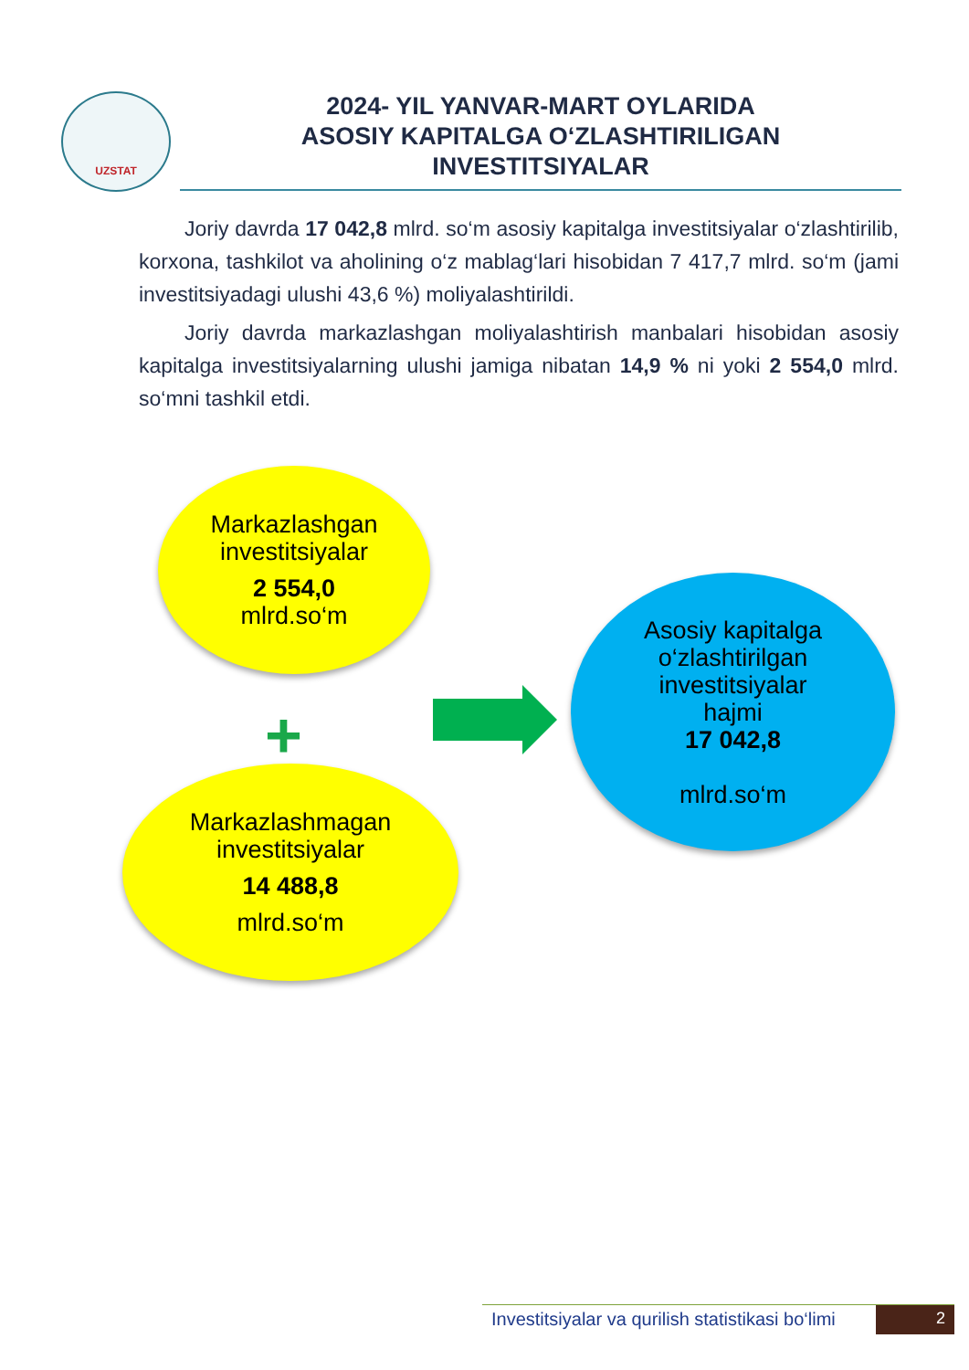UZSTAT
2024- YIL YANVAR-MART OYLARIDA
ASOSIY KAPITALGA O‘ZLASHTIRILIGAN
INVESTITSIYALAR
Joriy davrda 17 042,8 mlrd. so‘m asosiy kapitalga investitsiyalar o‘zlashtirilib, korxona, tashkilot va aholining o‘z mablag‘lari hisobidan 7 417,7 mlrd. so‘m (jami investitsiyadagi ulushi 43,6 %) moliyalashtirildi.
Joriy davrda markazlashgan moliyalashtirish manbalari hisobidan asosiy kapitalga investitsiyalarning ulushi jamiga nibatan 14,9 % ni yoki 2 554,0 mlrd. so‘mni tashkil etdi.
Markazlashgan
investitsiyalar
2 554,0
mlrd.so‘m
+
Markazlashmagan
investitsiyalar
14 488,8
mlrd.so‘m
Asosiy kapitalga
o‘zlashtirilgan
investitsiyalar
hajmi
17 042,8
mlrd.so‘m
Investitsiyalar va qurilish statistikasi bo‘limi
2